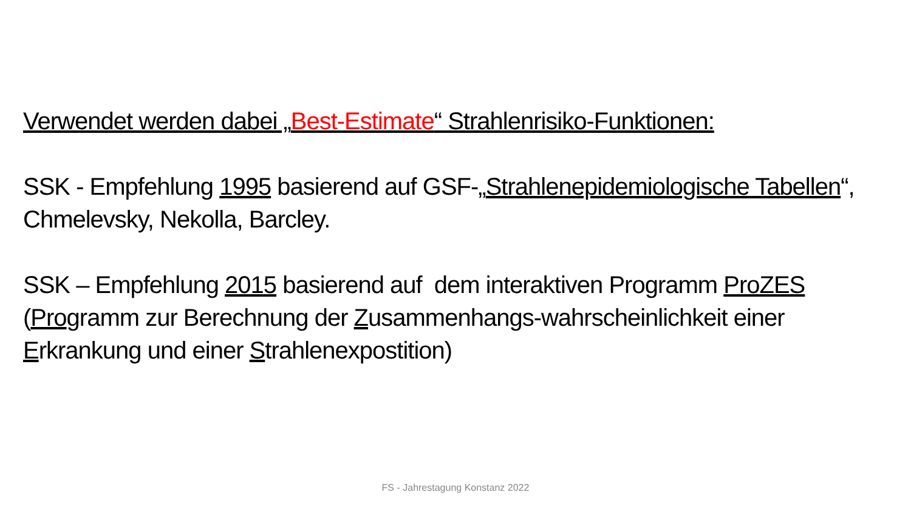Verwendet werden dabei „Best-Estimate“ Strahlenrisiko-Funktionen:
SSK - Empfehlung 1995 basierend auf GSF-„Strahlenepidemiologische Tabellen“, Chmelevsky, Nekolla, Barcley.
SSK – Empfehlung 2015 basierend auf dem interaktiven Programm ProZES (Programm zur Berechnung der Zusammenhangs-wahrscheinlichkeit einer Erkrankung und einer Strahlenexpostition)
FS - Jahrestagung Konstanz 2022